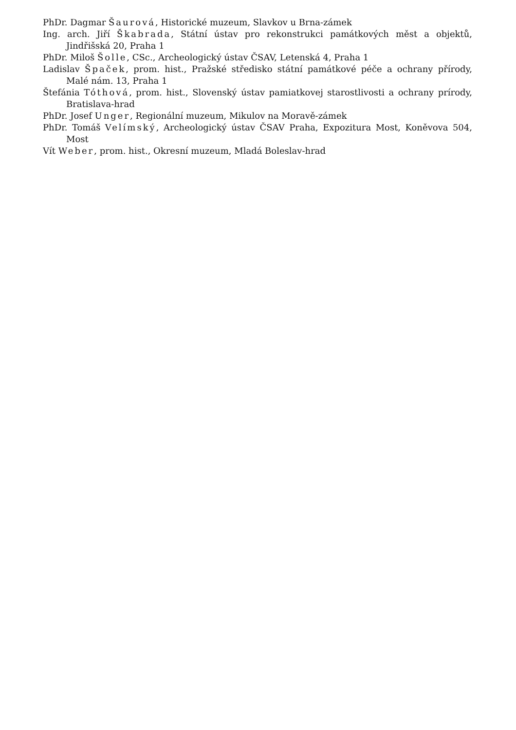PhDr. Dagmar Šaurová, Historické muzeum, Slavkov u Brna-zámek
Ing. arch. Jiří Škabrada, Státní ústav pro rekonstrukci památkových měst a objektů, Jindřišská 20, Praha 1
PhDr. Miloš Šolle, CSc., Archeologický ústav ČSAV, Letenská 4, Praha 1
Ladislav Špaček, prom. hist., Pražské středisko státní památkové péče a ochrany přírody, Malé nám. 13, Praha 1
Štefánia Tóthová, prom. hist., Slovenský ústav pamiatkovej starostlivosti a ochrany prírody, Bratislava-hrad
PhDr. Josef Unger, Regionální muzeum, Mikulov na Moravě-zámek
PhDr. Tomáš Velímský, Archeologický ústav ČSAV Praha, Expozitura Most, Koněvova 504, Most
Vít Weber, prom. hist., Okresní muzeum, Mladá Boleslav-hrad